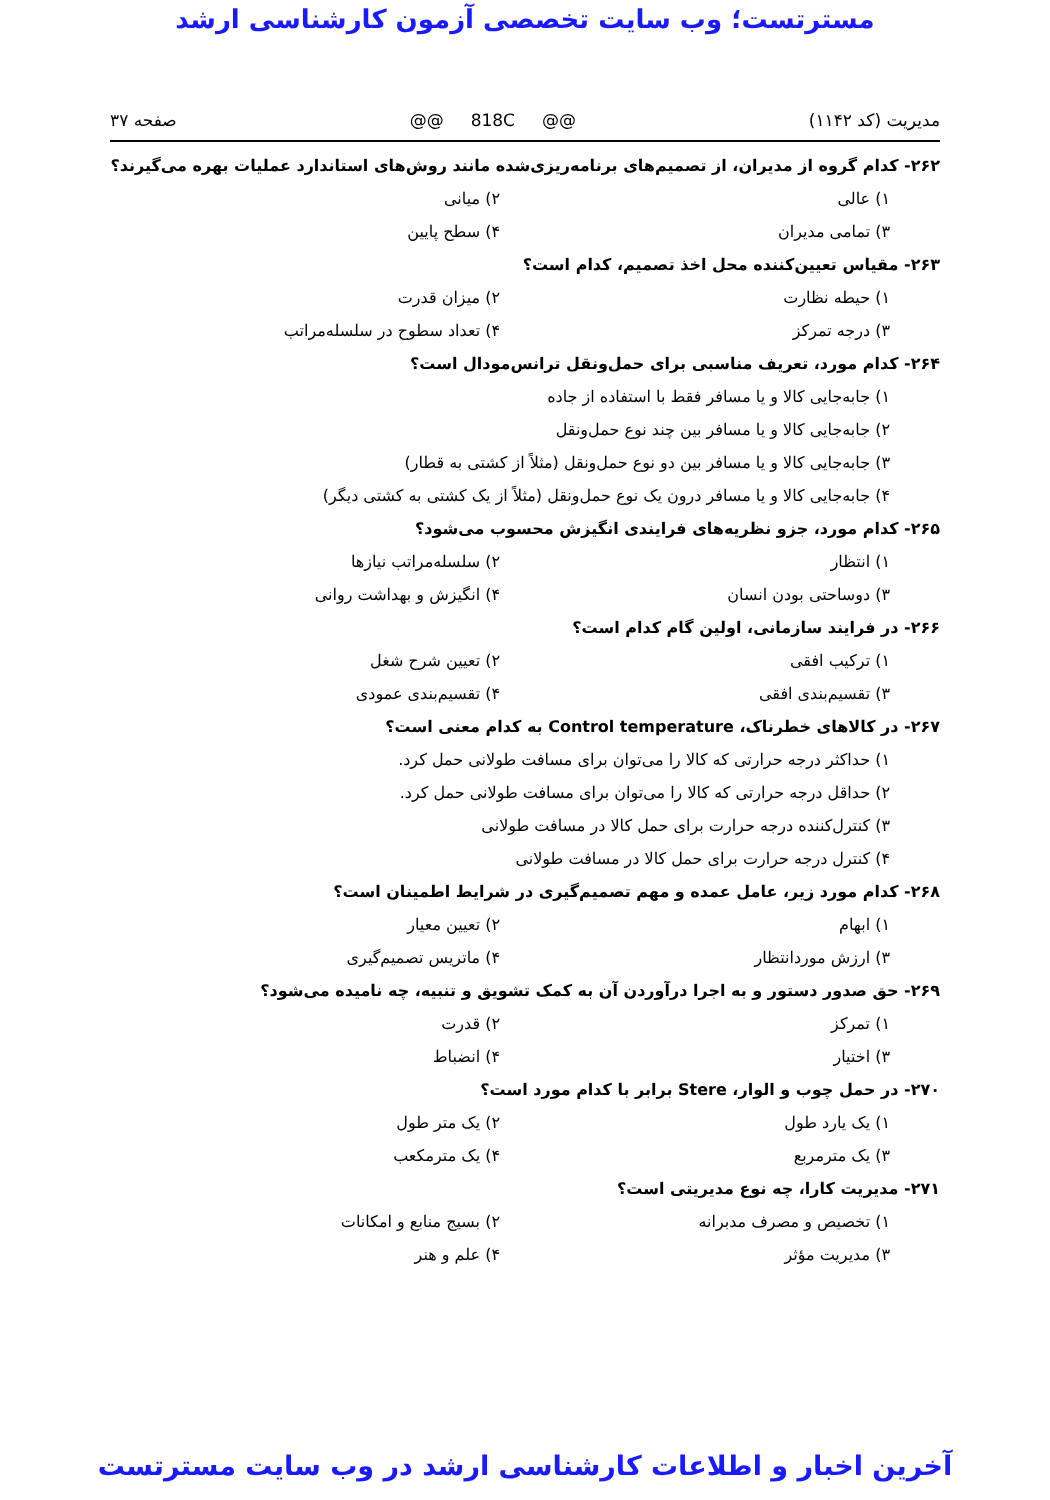مسترتست؛ وب سایت تخصصی آزمون کارشناسی ارشد
مدیریت (کد ۱۱۴۲) @@ 818C @@ صفحه ۳۷
۲۶۲- کدام گروه از مدیران، از تصمیم‌های برنامه‌ریزی‌شده مانند روش‌های استاندارد عملیات بهره می‌گیرند؟
۱) عالی ۲) میانی
۳) تمامی مدیران ۴) سطح پایین
۲۶۳- مقیاس تعیین‌کننده محل اخذ تصمیم، کدام است؟
۱) حیطه نظارت ۲) میزان قدرت
۳) درجه تمرکز ۴) تعداد سطوح در سلسله‌مراتب
۲۶۴- کدام مورد، تعریف مناسبی برای حمل‌ونقل ترانس‌مودال است؟
۱) جابه‌جایی کالا و یا مسافر فقط با استفاده از جاده
۲) جابه‌جایی کالا و یا مسافر بین چند نوع حمل‌ونقل
۳) جابه‌جایی کالا و یا مسافر بین دو نوع حمل‌ونقل (مثلاً از کشتی به قطار)
۴) جابه‌جایی کالا و یا مسافر درون یک نوع حمل‌ونقل (مثلاً از یک کشتی به کشتی دیگر)
۲۶۵- کدام مورد، جزو نظریه‌های فرایندی انگیزش محسوب می‌شود؟
۱) انتظار ۲) سلسله‌مراتب نیازها
۳) دوساحتی بودن انسان ۴) انگیزش و بهداشت روانی
۲۶۶- در فرایند سازمانی، اولین گام کدام است؟
۱) ترکیب افقی ۲) تعیین شرح شغل
۳) تقسیم‌بندی افقی ۴) تقسیم‌بندی عمودی
۲۶۷- در کالاهای خطرناک، Control temperature به کدام معنی است؟
۱) حداکثر درجه حرارتی که کالا را می‌توان برای مسافت طولانی حمل کرد.
۲) حداقل درجه حرارتی که کالا را می‌توان برای مسافت طولانی حمل کرد.
۳) کنترل‌کننده درجه حرارت برای حمل کالا در مسافت طولانی
۴) کنترل درجه حرارت برای حمل کالا در مسافت طولانی
۲۶۸- کدام مورد زیر، عامل عمده و مهم تصمیم‌گیری در شرایط اطمینان است؟
۱) ابهام ۲) تعیین معیار
۳) ارزش موردانتظار ۴) ماتریس تصمیم‌گیری
۲۶۹- حق صدور دستور و به اجرا درآوردن آن به کمک تشویق و تنبیه، چه نامیده می‌شود؟
۱) تمرکز ۲) قدرت
۳) اختیار ۴) انضباط
۲۷۰- در حمل چوب و الوار، Stere برابر با کدام مورد است؟
۱) یک یارد طول ۲) یک متر طول
۳) یک مترمربع ۴) یک مترمکعب
۲۷۱- مدیریت کارا، چه نوع مدیریتی است؟
۱) تخصیص و مصرف مدبرانه ۲) بسیج منابع و امکانات
۳) مدیریت مؤثر ۴) علم و هنر
آخرین اخبار و اطلاعات کارشناسی ارشد در وب سایت مسترتست